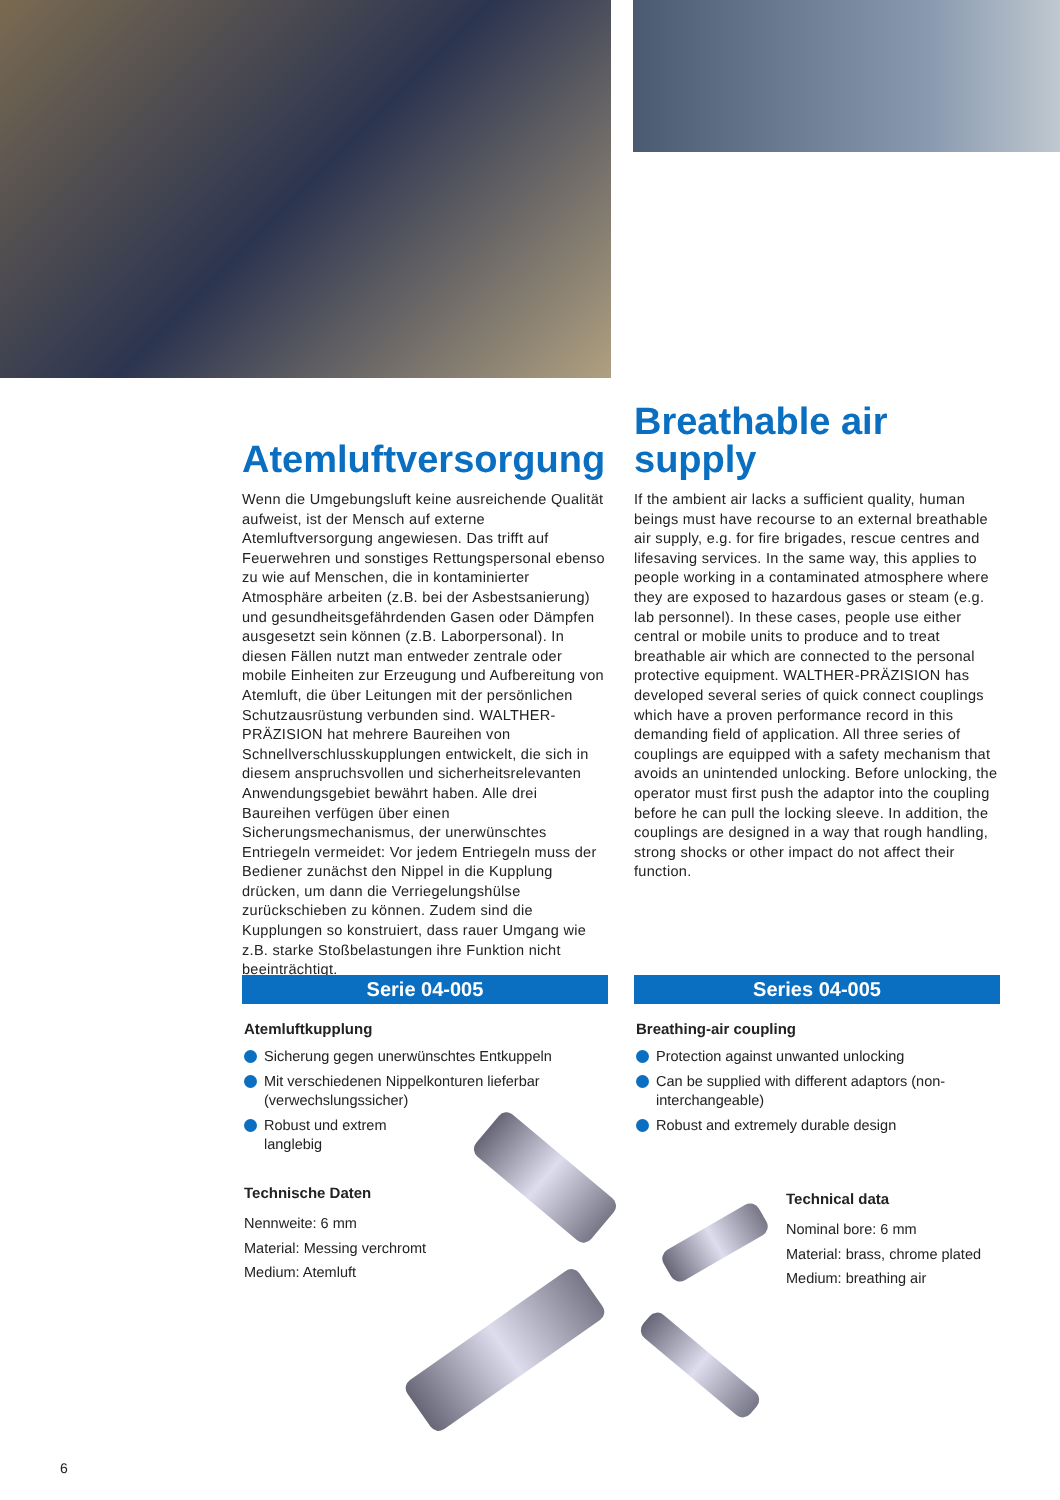Atemluftversorgung
Wenn die Umgebungsluft keine ausreichende Qualität aufweist, ist der Mensch auf externe Atemluftversorgung angewiesen. Das trifft auf Feuerwehren und sonstiges Rettungspersonal ebenso zu wie auf Menschen, die in kontaminierter Atmosphäre arbeiten (z.B. bei der Asbestsanierung) und gesundheitsgefährdenden Gasen oder Dämpfen ausgesetzt sein können (z.B. Laborpersonal). In diesen Fällen nutzt man entweder zentrale oder mobile Einheiten zur Erzeugung und Aufbereitung von Atemluft, die über Leitungen mit der persönlichen Schutzausrüstung verbunden sind. WALTHER-PRÄZISION hat mehrere Baureihen von Schnellverschlusskupplungen entwickelt, die sich in diesem anspruchsvollen und sicherheitsrelevanten Anwendungsgebiet bewährt haben. Alle drei Baureihen verfügen über einen Sicherungsmechanismus, der unerwünschtes Entriegeln vermeidet: Vor jedem Entriegeln muss der Bediener zunächst den Nippel in die Kupplung drücken, um dann die Verriegelungshülse zurückschieben zu können. Zudem sind die Kupplungen so konstruiert, dass rauer Umgang wie z.B. starke Stoßbelastungen ihre Funktion nicht beeinträchtigt.
Serie 04-005
Atemluftkupplung
Sicherung gegen unerwünschtes Entkuppeln
Mit verschiedenen Nippelkonturen lieferbar (verwechslungssicher)
Robust und extrem
langlebig
Technische Daten
Nennweite: 6 mm
Material: Messing verchromt
Medium: Atemluft
Breathable air
supply
If the ambient air lacks a sufficient quality, human beings must have recourse to an external breathable air supply, e.g. for fire brigades, rescue centres and lifesaving services. In the same way, this applies to people working in a contaminated atmosphere where they are exposed to hazardous gases or steam (e.g. lab personnel). In these cases, people use either central or mobile units to produce and to treat breathable air which are connected to the personal protective equipment. WALTHER-PRÄZISION has developed several series of quick connect couplings which have a proven performance record in this demanding field of application. All three series of couplings are equipped with a safety mechanism that avoids an unintended unlocking. Before unlocking, the operator must first push the adaptor into the coupling before he can pull the locking sleeve. In addition, the couplings are designed in a way that rough handling, strong shocks or other impact do not affect their function.
Series 04-005
Breathing-air coupling
Protection against unwanted unlocking
Can be supplied with different adaptors (non-interchangeable)
Robust and extremely durable design
Technical data
Nominal bore: 6 mm
Material: brass, chrome plated
Medium: breathing air
6